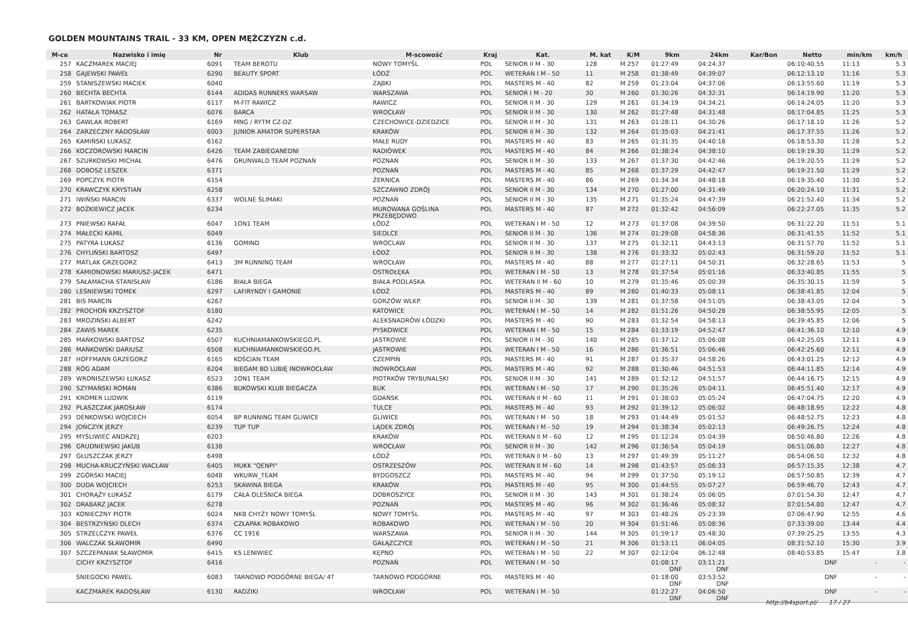GOLDEN MOUNTAINS TRAIL - 33 KM, OPEN MĘŻCZYZN c.d.
| M-ce | Nazwisko i imię | Nr | Klub | M-scowość | Kraj | Kat. | M. kat | K/M | 9km | 24km | Kar/Bon | Netto | min/km | km/h |
| --- | --- | --- | --- | --- | --- | --- | --- | --- | --- | --- | --- | --- | --- | --- |
| 257 | KACZMAREK MACIEJ | 6091 | TEAM BEROTU | NOWY TOMYŚL | POL | SENIOR II M - 30 | 128 | M 257 | 01:27:49 | 04:24:37 | | 06:10:40.55 | 11:13 | 5.3 |
| 258 | GAJEWSKI PAWEŁ | 6290 | BEAUTY SPORT | ŁÓDŹ | POL | WETERAN I M - 50 | 11 | M 258 | 01:38:49 | 04:39:07 | | 06:12:13.10 | 11:16 | 5.3 |
| 259 | STANISZEWSKI MACIEK | 6040 | | ZĄBKI | POL | MASTERS M - 40 | 82 | M 259 | 01:23:04 | 04:37:06 | | 06:13:55.60 | 11:19 | 5.3 |
| 260 | BECHTA BECHTA | 6144 | ADIDAS RUNNERS WARSAW | WARSZAWA | POL | SENIOR I M - 20 | 30 | M 260 | 01:30:26 | 04:32:31 | | 06:14:19.90 | 11:20 | 5.3 |
| 261 | BARTKOWIAK PIOTR | 6117 | M-FIT RAWICZ | RAWICZ | POL | SENIOR II M - 30 | 129 | M 261 | 01:34:19 | 04:34:21 | | 06:14:24.05 | 11:20 | 5.3 |
| 262 | HATAŁA TOMASZ | 6076 | BARCA | WROCŁAW | POL | SENIOR II M - 30 | 130 | M 262 | 01:27:48 | 04:31:48 | | 06:17:04.85 | 11:25 | 5.3 |
| 263 | GAWLAK ROBERT | 6169 | MNG / RYTM CZ-DZ | CZECHOWICE-DZIEDZICE | POL | SENIOR II M - 30 | 131 | M 263 | 01:28:11 | 04:30:26 | | 06:17:18.10 | 11:26 | 5.2 |
| 264 | ZARZECZNY RADOSŁAW | 6003 | JUNIOR AMATOR SUPERSTAR | KRAKÓW | POL | SENIOR II M - 30 | 132 | M 264 | 01:35:03 | 04:21:41 | | 06:17:37.55 | 11:26 | 5.2 |
| 265 | KAMIŃSKI ŁUKASZ | 6162 | | MAŁE RUDY | POL | MASTERS M - 40 | 83 | M 265 | 01:31:35 | 04:40:18 | | 06:18:53.30 | 11:28 | 5.2 |
| 266 | KOCZOROWSKI MARCIN | 6426 | TEAM ZABIEGANEDNI | RADIÓWEK | POL | MASTERS M - 40 | 84 | M 266 | 01:38:24 | 04:38:10 | | 06:19:19.30 | 11:29 | 5.2 |
| 267 | SZURKOWSKI MICHAŁ | 6476 | GRUNWALD TEAM POZNAŃ | POZNAŃ | POL | SENIOR II M - 30 | 133 | M 267 | 01:37:30 | 04:42:46 | | 06:19:20.55 | 11:29 | 5.2 |
| 268 | DOBOSZ LESZEK | 6371 | | POZNAŃ | POL | MASTERS M - 40 | 85 | M 268 | 01:37:29 | 04:42:47 | | 06:19:21.50 | 11:29 | 5.2 |
| 269 | POPCZYK PIOTR | 6154 | | ŻERNICA | POL | MASTERS M - 40 | 86 | M 269 | 01:34:34 | 04:48:18 | | 06:19:35.40 | 11:30 | 5.2 |
| 270 | KRAWCZYK KRYSTIAN | 6258 | | SZCZAWNO ZDRÓJ | POL | SENIOR II M - 30 | 134 | M 270 | 01:27:00 | 04:31:49 | | 06:20:24.10 | 11:31 | 5.2 |
| 271 | IWIŃSKI MARCIN | 6337 | WOLNE ŚLIMAKI | POZNAŃ | POL | SENIOR II M - 30 | 135 | M 271 | 01:35:24 | 04:47:39 | | 06:21:52.40 | 11:34 | 5.2 |
| 272 | BOŻKIEWICZ JACEK | 6234 | | MUROWANA GOŚLINA PRZEBĘDOWO | POL | MASTERS M - 40 | 87 | M 272 | 01:32:42 | 04:56:09 | | 06:22:27.05 | 11:35 | 5.2 |
| 273 | PNIEWSKI RAFAŁ | 6047 | 1ON1 TEAM | ŁÓDŹ | POL | WETERAN I M - 50 | 12 | M 273 | 01:37:08 | 04:39:50 | | 06:31:22.20 | 11:51 | 5.1 |
| 274 | MAŁECKI KAMIL | 6049 | | SIEDLCE | POL | SENIOR II M - 30 | 136 | M 274 | 01:29:08 | 04:58:36 | | 06:31:41.55 | 11:52 | 5.1 |
| 275 | PATYRA ŁUKASZ | 6136 | GOMIND | WROCLAW | POL | SENIOR II M - 30 | 137 | M 275 | 01:32:11 | 04:43:13 | | 06:31:57.70 | 11:52 | 5.1 |
| 276 | CHYLIŃSKI BARTOSZ | 6497 | | ŁÓDŹ | POL | SENIOR II M - 30 | 138 | M 276 | 01:33:32 | 05:02:43 | | 06:31:59.20 | 11:52 | 5.1 |
| 277 | MATLAK GRZEGORZ | 6413 | 3M RUNNING TEAM | WROCŁAW | POL | MASTERS M - 40 | 88 | M 277 | 01:27:11 | 04:50:31 | | 06:32:28.65 | 11:53 | 5 |
| 278 | KAMIONOWSKI MARIUSZ-JACEK | 6471 | | OSTROŁĘKA | POL | WETERAN I M - 50 | 13 | M 278 | 01:37:54 | 05:01:16 | | 06:33:40.85 | 11:55 | 5 |
| 279 | SAŁAMACHA STANISŁAW | 6186 | BIAŁA BIEGA | BIAŁA PODLASKA | POL | WETERAN II M - 60 | 10 | M 279 | 01:35:46 | 05:00:39 | | 06:35:30.15 | 11:59 | 5 |
| 280 | LEŚNIEWSKI TOMEK | 6297 | LAFIRYNDY I GAMONIE | ŁÓDŹ | POL | MASTERS M - 40 | 89 | M 280 | 01:40:33 | 05:08:11 | | 06:38:41.85 | 12:04 | 5 |
| 281 | BIS MARCIN | 6267 | | GORZÓW WLKP. | POL | SENIOR II M - 30 | 139 | M 281 | 01:37:58 | 04:51:05 | | 06:38:43.05 | 12:04 | 5 |
| 282 | PROCHOŃ KRZYSZTOF | 6180 | | KATOWICE | POL | WETERAN I M - 50 | 14 | M 282 | 01:51:26 | 04:50:28 | | 06:38:55.95 | 12:05 | 5 |
| 283 | MROZIŃSKI ALBERT | 6242 | | ALEKSNADRÓW ŁÓDZKI | POL | MASTERS M - 40 | 90 | M 283 | 01:32:54 | 04:58:13 | | 06:39:45.85 | 12:06 | 5 |
| 284 | ZAWIS MAREK | 6235 | | PYSKOWICE | POL | WETERAN I M - 50 | 15 | M 284 | 01:33:19 | 04:52:47 | | 06:41:36.10 | 12:10 | 4.9 |
| 285 | MAŃKOWSKI BARTOSZ | 6507 | KUCHNIAMANKOWSKIEGO.PL | JASTROWIE | POL | SENIOR II M - 30 | 140 | M 285 | 01:37:12 | 05:06:08 | | 06:42:25.05 | 12:11 | 4.9 |
| 286 | MAŃKOWSKI DARIUSZ | 6508 | KUCHNIAMANKOWSKIEGO.PL | JASTROWIE | POL | WETERAN I M - 50 | 16 | M 286 | 01:36:51 | 05:06:46 | | 06:42:25.60 | 12:11 | 4.9 |
| 287 | HOFFMANN GRZEGORZ | 6165 | KOŚCIAN TEAM | CZEMPIŃ | POL | MASTERS M - 40 | 91 | M 287 | 01:35:37 | 04:58:26 | | 06:43:01.25 | 12:12 | 4.9 |
| 288 | RÓG ADAM | 6204 | BIEGAM BO LUBIĘ INOWROCŁAW | INOWROCŁAW | POL | MASTERS M - 40 | 92 | M 288 | 01:30:46 | 04:51:53 | | 06:44:11.85 | 12:14 | 4.9 |
| 289 | WRONISZEWSKI ŁUKASZ | 6523 | 1ON1 TEAM | PIOTRKÓW TRYBUNALSKI | POL | SENIOR II M - 30 | 141 | M 289 | 01:32:12 | 04:51:57 | | 06:44:16.75 | 12:15 | 4.9 |
| 290 | SZYMAŃSKI ROMAN | 6386 | BUKOWSKI KLUB BIEGACZA | BUK | POL | WETERAN I M - 50 | 17 | M 290 | 01:35:26 | 05:04:11 | | 06:45:51.40 | 12:17 | 4.9 |
| 291 | KROMER LUDWIK | 6119 | | GDAŃSK | POL | WETERAN II M - 60 | 11 | M 291 | 01:38:03 | 05:05:24 | | 06:47:04.75 | 12:20 | 4.9 |
| 292 | PLASZCZAK JAROSŁAW | 6174 | | TULCE | POL | MASTERS M - 40 | 93 | M 292 | 01:39:12 | 05:06:02 | | 06:48:18.95 | 12:22 | 4.8 |
| 293 | DENKOWSKI WOJCIECH | 6054 | BP RUNNING TEAM GLIWICE | GLIWICE | POL | WETERAN I M - 50 | 18 | M 293 | 01:44:49 | 05:01:52 | | 06:48:52.75 | 12:23 | 4.8 |
| 294 | JOŃCZYK JERZY | 6239 | TUP TUP | LĄDEK ZDRÓJ | POL | WETERAN I M - 50 | 19 | M 294 | 01:38:34 | 05:02:13 | | 06:49:26.75 | 12:24 | 4.8 |
| 295 | MYŚLIWIEC ANDRZEJ | 6203 | | KRAKÓW | POL | WETERAN II M - 60 | 12 | M 295 | 01:12:24 | 05:04:39 | | 06:50:46.80 | 12:26 | 4.8 |
| 296 | GRUDNIEWSKI JAKUB | 6138 | | WROCŁAW | POL | SENIOR II M - 30 | 142 | M 296 | 01:36:54 | 05:04:19 | | 06:51:06.80 | 12:27 | 4.8 |
| 297 | GŁUSZCZAK JERZY | 6498 | | ŁÓDŹ | POL | WETERAN II M - 60 | 13 | M 297 | 01:49:39 | 05:11:27 | | 06:54:06.50 | 12:32 | 4.8 |
| 298 | MUCHA-KRUCZYŃSKI WACŁAW | 6405 | MUKK "QENPI" | OSTRZESZÓW | POL | WETERAN II M - 60 | 14 | M 298 | 01:43:57 | 05:06:33 | | 06:57:15.35 | 12:38 | 4.7 |
| 299 | ZGÓRSKI MACIEJ | 6048 | WKURW_TEAM | BYDGOSZCZ | POL | MASTERS M - 40 | 94 | M 299 | 01:37:50 | 05:19:12 | | 06:57:50.85 | 12:39 | 4.7 |
| 300 | DUDA WOJCIECH | 6253 | SKAWINA BIEGA | KRAKÓW | POL | MASTERS M - 40 | 95 | M 300 | 01:44:55 | 05:07:27 | | 06:59:46.70 | 12:43 | 4.7 |
| 301 | CHORĄŻY ŁUKASZ | 6179 | CAŁA OLEŚNICA BIEGA | DOBROSZYCE | POL | SENIOR II M - 30 | 143 | M 301 | 01:38:24 | 05:06:05 | | 07:01:54.30 | 12:47 | 4.7 |
| 302 | DRABARZ JACEK | 6278 | | POZNAŃ | POL | MASTERS M - 40 | 96 | M 302 | 01:36:46 | 05:08:32 | | 07:01:54.80 | 12:47 | 4.7 |
| 303 | KONIECZNY PIOTR | 6024 | NKB CHYŻY NOWY TOMYŚL | NOWY TOMYŚL | POL | MASTERS M - 40 | 97 | M 303 | 01:48:26 | 05:23:39 | | 07:06:47.90 | 12:55 | 4.6 |
| 304 | BESTRZYŃSKI OLECH | 6374 | CZŁAPAK ROBAKOWO | ROBAKOWO | POL | WETERAN I M - 50 | 20 | M 304 | 01:51:46 | 05:08:36 | | 07:33:39.00 | 13:44 | 4.4 |
| 305 | STRZELCZYK PAWEŁ | 6376 | CC 1916 | WARSZAWA | POL | SENIOR II M - 30 | 144 | M 305 | 01:59:17 | 05:48:30 | | 07:39:25.25 | 13:55 | 4.3 |
| 306 | WALCZAK SŁAWOMIR | 6490 | | GAŁĄZCZYCE | POL | WETERAN I M - 50 | 21 | M 306 | 01:53:11 | 06:04:05 | | 08:31:52.10 | 15:30 | 3.9 |
| 307 | SZCZEPANIAK SŁAWOMIR | 6415 | KS LENIWIEC | KĘPNO | POL | WETERAN I M - 50 | 22 | M 307 | 02:12:04 | 06:12:48 | | 08:40:53.85 | 15:47 | 3.8 |
| | CICHY KRZYSZTOF | 6416 | | POZNAŃ | POL | WETERAN I M - 50 | | | 01:08:17 DNF | 03:11:21 DNF | | DNF | - | - |
| | SNIEGOCKI PAWEL | 6083 | TARNOWO PODGÓRNE BIEGA/ 4T | TARNOWO PODGÓRNE | POL | MASTERS M - 40 | | | 01:18:00 DNF | 03:53:52 DNF | | DNF | - | - |
| | KACZMAREK RADOSŁAW | 6130 | RADZIKI | WROCŁAW | POL | WETERAN I M - 50 | | | 01:22:27 DNF | 04:06:50 DNF | | DNF | - | - |
http://b4sport.pl/ 17 / 27